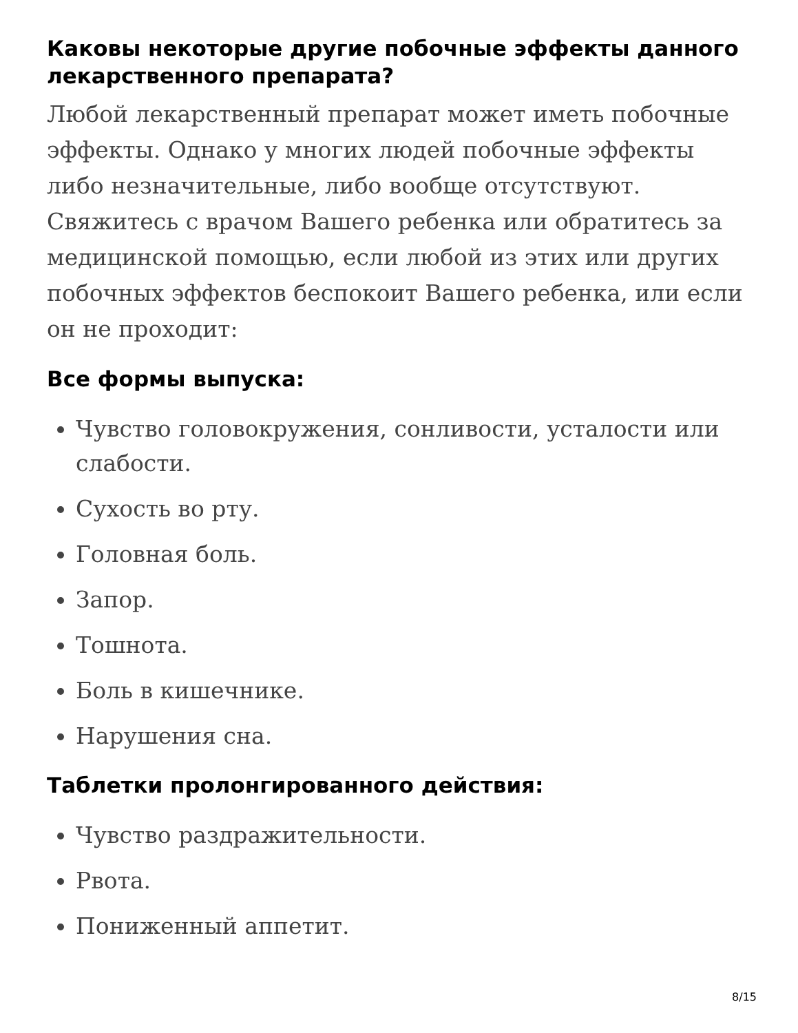Каковы некоторые другие побочные эффекты данного лекарственного препарата?
Любой лекарственный препарат может иметь побочные эффекты. Однако у многих людей побочные эффекты либо незначительные, либо вообще отсутствуют. Свяжитесь с врачом Вашего ребенка или обратитесь за медицинской помощью, если любой из этих или других побочных эффектов беспокоит Вашего ребенка, или если он не проходит:
Все формы выпуска:
Чувство головокружения, сонливости, усталости или слабости.
Сухость во рту.
Головная боль.
Запор.
Тошнота.
Боль в кишечнике.
Нарушения сна.
Таблетки пролонгированного действия:
Чувство раздражительности.
Рвота.
Пониженный аппетит.
8/15